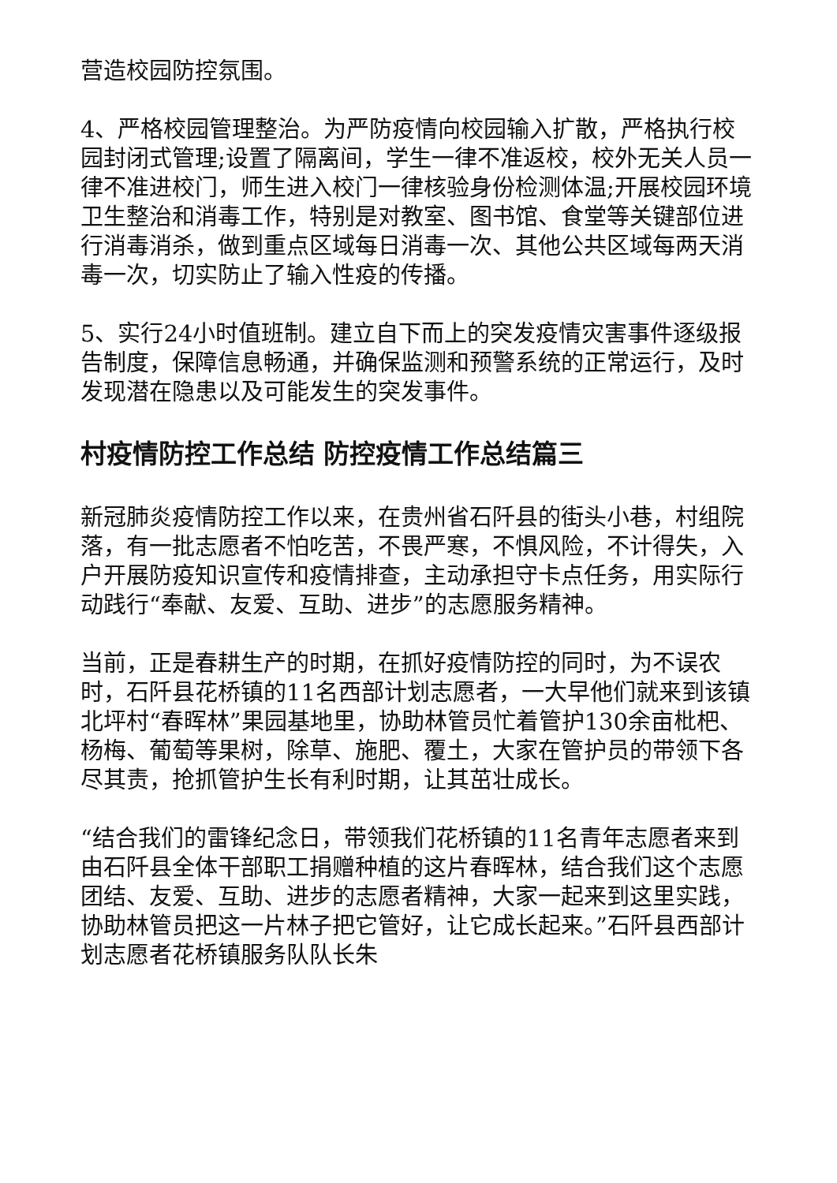营造校园防控氛围。
4、严格校园管理整治。为严防疫情向校园输入扩散，严格执行校园封闭式管理;设置了隔离间，学生一律不准返校，校外无关人员一律不准进校门，师生进入校门一律核验身份检测体温;开展校园环境卫生整治和消毒工作，特别是对教室、图书馆、食堂等关键部位进行消毒消杀，做到重点区域每日消毒一次、其他公共区域每两天消毒一次，切实防止了输入性疫的传播。
5、实行24小时值班制。建立自下而上的突发疫情灾害事件逐级报告制度，保障信息畅通，并确保监测和预警系统的正常运行，及时发现潜在隐患以及可能发生的突发事件。
村疫情防控工作总结 防控疫情工作总结篇三
新冠肺炎疫情防控工作以来，在贵州省石阡县的街头小巷，村组院落，有一批志愿者不怕吃苦，不畏严寒，不惧风险，不计得失，入户开展防疫知识宣传和疫情排查，主动承担守卡点任务，用实际行动践行“奉献、友爱、互助、进步”的志愿服务精神。
当前，正是春耕生产的时期，在抓好疫情防控的同时，为不误农时，石阡县花桥镇的11名西部计划志愿者，一大早他们就来到该镇北坪村“春晖林”果园基地里，协助林管员忙着管护130余亩枇杷、杨梅、葡萄等果树，除草、施肥、覆土，大家在管护员的带领下各尽其责，抢抓管护生长有利时期，让其茁壮成长。
“结合我们的雷锋纪念日，带领我们花桥镇的11名青年志愿者来到由石阡县全体干部职工捐赠种植的这片春晖林，结合我们这个志愿团结、友爱、互助、进步的志愿者精神，大家一起来到这里实践，协助林管员把这一片林子把它管好，让它成长起来。”石阡县西部计划志愿者花桥镇服务队队长朱